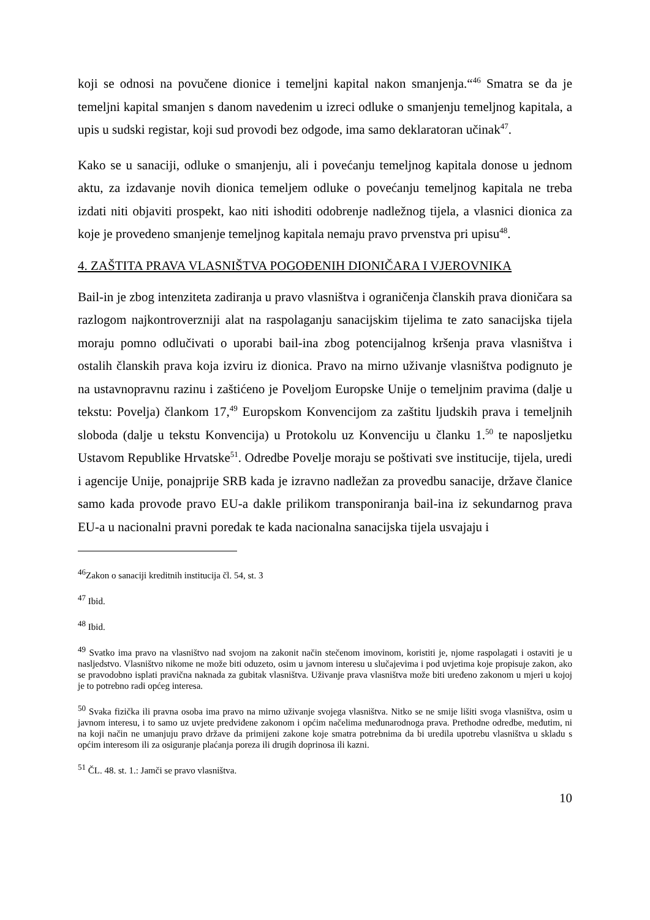koji se odnosi na povučene dionice i temeljni kapital nakon smanjenja.“<sup>46</sup> Smatra se da je temeljni kapital smanjen s danom navedenim u izreci odluke o smanjenju temeljnog kapitala, a upis u sudski registar, koji sud provodi bez odgode, ima samo deklaratoran učinak<sup>47</sup>.
Kako se u sanaciji, odluke o smanjenju, ali i povećanju temeljnog kapitala donose u jednom aktu, za izdavanje novih dionica temeljem odluke o povećanju temeljnog kapitala ne treba izdati niti objaviti prospekt, kao niti ishoditi odobrenje nadležnog tijela, a vlasnici dionica za koje je provedeno smanjenje temeljnog kapitala nemaju pravo prvenstva pri upisu<sup>48</sup>.
4. ZAŠTITA PRAVA VLASNIŠTVA POGOĐENIH DIONIČARA I VJEROVNIKA
Bail-in je zbog intenziteta zadiranja u pravo vlasništva i ograničenja članskih prava dioničara sa razlogom najkontroverzniji alat na raspolaganju sanacijskim tijelima te zato sanacijska tijela moraju pomno odlučivati o uporabi bail-ina zbog potencijalnog kršenja prava vlasništva i ostalih članskih prava koja izviru iz dionica. Pravo na mirno uživanje vlasništva podignuto je na ustavnopravnu razinu i zaštićeno je Poveljom Europske Unije o temeljnim pravima (dalje u tekstu: Povelja) člankom 17,<sup>49</sup> Europskom Konvencijom za zaštitu ljudskih prava i temeljnih sloboda (dalje u tekstu Konvencija) u Protokolu uz Konvenciju u članku 1.<sup>50</sup> te naposljetku Ustavom Republike Hrvatske<sup>51</sup>. Odredbe Povelje moraju se poštivati sve institucije, tijela, uredi i agencije Unije, ponajprije SRB kada je izravno nadležan za provedbu sanacije, države članice samo kada provode pravo EU-a dakle prilikom transponiranja bail-ina iz sekundarnog prava EU-a u nacionalni pravni poredak te kada nacionalna sanacijska tijela usvajaju i
<sup>46</sup> Zakon o sanaciji kreditnih institucija čl. 54, st. 3
<sup>47</sup> Ibid.
<sup>48</sup> Ibid.
<sup>49</sup> Svatko ima pravo na vlasništvo nad svojom na zakonit način stečenom imovinom, koristiti je, njome raspolagati i ostaviti je u nasljedstvo. Vlasništvo nikome ne može biti oduzeto, osim u javnom interesu u slučajevima i pod uvjetima koje propisuje zakon, ako se pravodobno isplati pravična naknada za gubitak vlasništva. Uživanje prava vlasništva može biti uređeno zakonom u mjeri u kojoj je to potrebno radi općeg interesa.
<sup>50</sup> Svaka fizička ili pravna osoba ima pravo na mirno uživanje svojega vlasništva. Nitko se ne smije lišiti svoga vlasništva, osim u javnom interesu, i to samo uz uvjete predviđene zakonom i općim načelima međunarodnoga prava. Prethodne odredbe, međutim, ni na koji način ne umanjuju pravo države da primijeni zakone koje smatra potrebnima da bi uredila upotrebu vlasništva u skladu s općim interesom ili za osiguranje plaćanja poreza ili drugih doprinosa ili kazni.
<sup>51</sup> ČL. 48. st. 1.: Jamči se pravo vlasništva.
10